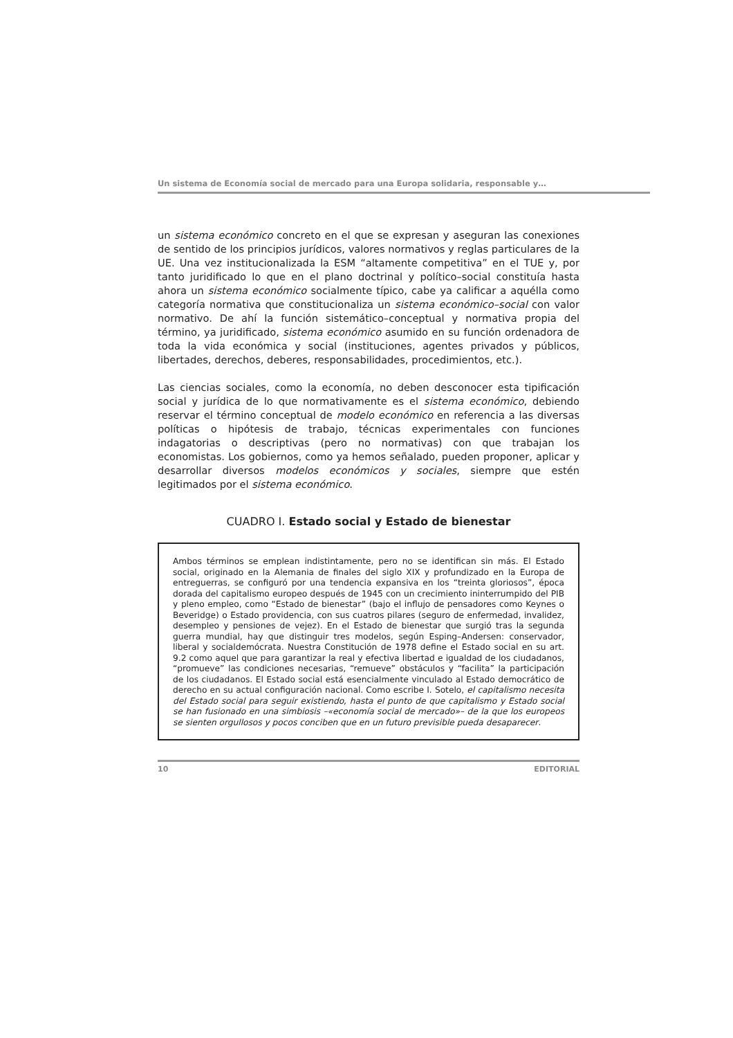Un sistema de Economía social de mercado para una Europa solidaria, responsable y…
un sistema económico concreto en el que se expresan y aseguran las conexiones de sentido de los principios jurídicos, valores normativos y reglas particulares de la UE. Una vez institucionalizada la ESM “altamente competitiva” en el TUE y, por tanto juridificado lo que en el plano doctrinal y político–social constituía hasta ahora un sistema económico socialmente típico, cabe ya calificar a aquélla como categoría normativa que constitucionaliza un sistema económico–social con valor normativo. De ahí la función sistemático–conceptual y normativa propia del término, ya juridificado, sistema económico asumido en su función ordenadora de toda la vida económica y social (instituciones, agentes privados y públicos, libertades, derechos, deberes, responsabilidades, procedimientos, etc.).
Las ciencias sociales, como la economía, no deben desconocer esta tipificación social y jurídica de lo que normativamente es el sistema económico, debiendo reservar el término conceptual de modelo económico en referencia a las diversas políticas o hipótesis de trabajo, técnicas experimentales con funciones indagatorias o descriptivas (pero no normativas) con que trabajan los economistas. Los gobiernos, como ya hemos señalado, pueden proponer, aplicar y desarrollar diversos modelos económicos y sociales, siempre que estén legitimados por el sistema económico.
CUADRO I. Estado social y Estado de bienestar
Ambos términos se emplean indistintamente, pero no se identifican sin más. El Estado social, originado en la Alemania de finales del siglo XIX y profundizado en la Europa de entreguerras, se configuró por una tendencia expansiva en los “treinta gloriosos”, época dorada del capitalismo europeo después de 1945 con un crecimiento ininterrumpido del PIB y pleno empleo, como “Estado de bienestar” (bajo el influjo de pensadores como Keynes o Beveridge) o Estado providencia, con sus cuatros pilares (seguro de enfermedad, invalidez, desempleo y pensiones de vejez). En el Estado de bienestar que surgió tras la segunda guerra mundial, hay que distinguir tres modelos, según Esping–Andersen: conservador, liberal y socialdemócrata. Nuestra Constitución de 1978 define el Estado social en su art. 9.2 como aquel que para garantizar la real y efectiva libertad e igualdad de los ciudadanos, “promueve” las condiciones necesarias, “remueve” obstáculos y “facilita” la participación de los ciudadanos. El Estado social está esencialmente vinculado al Estado democrático de derecho en su actual configuración nacional. Como escribe I. Sotelo, el capitalismo necesita del Estado social para seguir existiendo, hasta el punto de que capitalismo y Estado social se han fusionado en una simbiosis –«economía social de mercado»– de la que los europeos se sienten orgullosos y pocos conciben que en un futuro previsible pueda desaparecer.
10 EDITORIAL